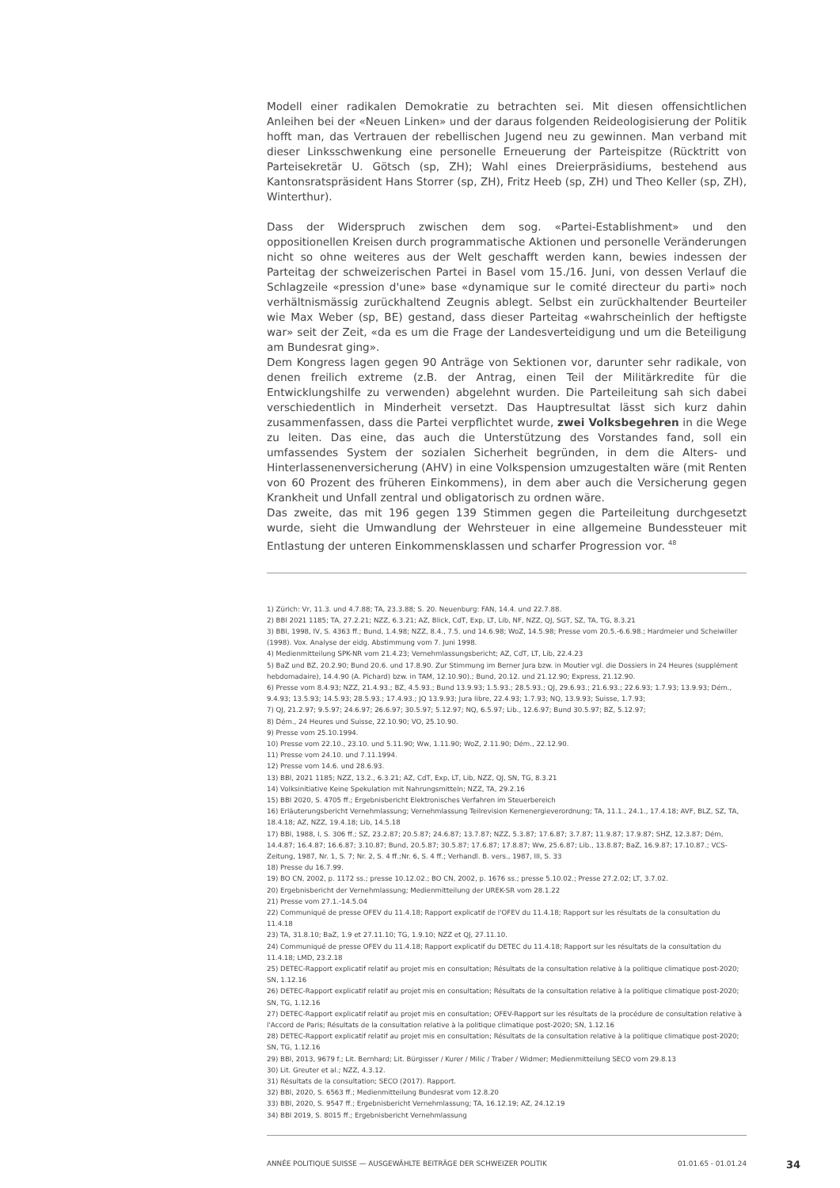Modell einer radikalen Demokratie zu betrachten sei. Mit diesen offensichtlichen Anleihen bei der «Neuen Linken» und der daraus folgenden Reideologisierung der Politik hofft man, das Vertrauen der rebellischen Jugend neu zu gewinnen. Man verband mit dieser Linksschwenkung eine personelle Erneuerung der Parteispitze (Rücktritt von Parteisekretär U. Götsch (sp, ZH); Wahl eines Dreierpräsidiums, bestehend aus Kantonsratspräsident Hans Storrer (sp, ZH), Fritz Heeb (sp, ZH) und Theo Keller (sp, ZH), Winterthur).
Dass der Widerspruch zwischen dem sog. «Partei-Establishment» und den oppositionellen Kreisen durch programmatische Aktionen und personelle Veränderungen nicht so ohne weiteres aus der Welt geschafft werden kann, bewies indessen der Parteitag der schweizerischen Partei in Basel vom 15./16. Juni, von dessen Verlauf die Schlagzeile «pression d'une» base «dynamique sur le comité directeur du parti» noch verhältnismässig zurückhaltend Zeugnis ablegt. Selbst ein zurückhaltender Beurteiler wie Max Weber (sp, BE) gestand, dass dieser Parteitag «wahrscheinlich der heftigste war» seit der Zeit, «da es um die Frage der Landesverteidigung und um die Beteiligung am Bundesrat ging».
Dem Kongress lagen gegen 90 Anträge von Sektionen vor, darunter sehr radikale, von denen freilich extreme (z.B. der Antrag, einen Teil der Militärkredite für die Entwicklungshilfe zu verwenden) abgelehnt wurden. Die Parteileitung sah sich dabei verschiedentlich in Minderheit versetzt. Das Hauptresultat lässt sich kurz dahin zusammenfassen, dass die Partei verpflichtet wurde, zwei Volksbegehren in die Wege zu leiten. Das eine, das auch die Unterstützung des Vorstandes fand, soll ein umfassendes System der sozialen Sicherheit begründen, in dem die Alters- und Hinterlassenenversicherung (AHV) in eine Volkspension umzugestalten wäre (mit Renten von 60 Prozent des früheren Einkommens), in dem aber auch die Versicherung gegen Krankheit und Unfall zentral und obligatorisch zu ordnen wäre.
Das zweite, das mit 196 gegen 139 Stimmen gegen die Parteileitung durchgesetzt wurde, sieht die Umwandlung der Wehrsteuer in eine allgemeine Bundessteuer mit Entlastung der unteren Einkommensklassen und scharfer Progression vor. <sup>48</sup>
1) Zürich: Vr, 11.3. und 4.7.88; TA, 23.3.88; S. 20. Neuenburg: FAN, 14.4. und 22.7.88.
2) BBl 2021 1185; TA, 27.2.21; NZZ, 6.3.21; AZ, Blick, CdT, Exp, LT, Lib, NF, NZZ, QJ, SGT, SZ, TA, TG, 8.3.21
3) BBl, 1998, IV, S. 4363 ff.; Bund, 1.4.98; NZZ, 8.4., 7.5. und 14.6.98; WoZ, 14.5.98; Presse vom 20.5.-6.6.98.; Hardmeier und Scheiwiller (1998). Vox. Analyse der eidg. Abstimmung vom 7. Juni 1998.
4) Medienmitteilung SPK-NR vom 21.4.23; Vernehmlassungsbericht; AZ, CdT, LT, Lib, 22.4.23
5) BaZ und BZ, 20.2.90; Bund 20.6. und 17.8.90. Zur Stimmung im Berner Jura bzw. in Moutier vgl. die Dossiers in 24 Heures (supplément hebdomadaire), 14.4.90 (A. Pichard) bzw. in TAM, 12.10.90).; Bund, 20.12. und 21.12.90; Express, 21.12.90.
6) Presse vom 8.4.93; NZZ, 21.4.93.; BZ, 4.5.93.; Bund 13.9.93; 1.5.93.; 28.5.93.; QJ, 29.6.93.; 21.6.93.; 22.6.93; 1.7.93; 13.9.93; Dém., 9.4.93; 13.5.93; 14.5.93; 28.5.93.; 17.4.93.; JQ 13.9.93; Jura libre, 22.4.93; 1.7.93; NQ, 13.9.93; Suisse, 1.7.93;
7) QJ, 21.2.97; 9.5.97; 24.6.97; 26.6.97; 30.5.97; 5.12.97; NQ, 6.5.97; Lib., 12.6.97; Bund 30.5.97; BZ, 5.12.97;
8) Dém., 24 Heures und Suisse, 22.10.90; VO, 25.10.90.
9) Presse vom 25.10.1994.
10) Presse vom 22.10., 23.10. und 5.11.90; Ww, 1.11.90; WoZ, 2.11.90; Dém., 22.12.90.
11) Presse vom 24.10. und 7.11.1994.
12) Presse vom 14.6. und 28.6.93.
13) BBl, 2021 1185; NZZ, 13.2., 6.3.21; AZ, CdT, Exp, LT, Lib, NZZ, QJ, SN, TG, 8.3.21
14) Volksinitiative Keine Spekulation mit Nahrungsmitteln; NZZ, TA, 29.2.16
15) BBl 2020, S. 4705 ff.; Ergebnisbericht Elektronisches Verfahren im Steuerbereich
16) Erläuterungsbericht Vernehmlassung; Vernehmlassung Teilrevision Kernenergieverordnung; TA, 11.1., 24.1., 17.4.18; AVF, BLZ, SZ, TA, 18.4.18; AZ, NZZ, 19.4.18; Lib, 14.5.18
17) BBl, 1988, I, S. 306 ff.; SZ, 23.2.87; 20.5.87; 24.6.87; 13.7.87; NZZ, 5.3.87; 17.6.87; 3.7.87; 11.9.87; 17.9.87; SHZ, 12.3.87; Dém, 14.4.87; 16.4.87; 16.6.87; 3.10.87; Bund, 20.5.87; 30.5.87; 17.6.87; 17.8.87; Ww, 25.6.87; Lib., 13.8.87; BaZ, 16.9.87; 17.10.87.; VCS-Zeitung, 1987, Nr. 1, S. 7; Nr. 2, S. 4 ff.;Nr. 6, S. 4 ff.; Verhandl. B. vers., 1987, III, S. 33
18) Presse du 16.7.99.
19) BO CN, 2002, p. 1172 ss.; presse 10.12.02.; BO CN, 2002, p. 1676 ss.; presse 5.10.02.; Presse 27.2.02; LT, 3.7.02.
20) Ergebnisbericht der Vernehmlassung; Medienmitteilung der UREK-SR vom 28.1.22
21) Presse vom 27.1.-14.5.04
22) Communiqué de presse OFEV du 11.4.18; Rapport explicatif de l'OFEV du 11.4.18; Rapport sur les résultats de la consultation du 11.4.18
23) TA, 31.8.10; BaZ, 1.9 et 27.11.10; TG, 1.9.10; NZZ et QJ, 27.11.10.
24) Communiqué de presse OFEV du 11.4.18; Rapport explicatif du DETEC du 11.4.18; Rapport sur les résultats de la consultation du 11.4.18; LMD, 23.2.18
25) DETEC-Rapport explicatif relatif au projet mis en consultation; Résultats de la consultation relative à la politique climatique post-2020; SN, 1.12.16
26) DETEC-Rapport explicatif relatif au projet mis en consultation; Résultats de la consultation relative à la politique climatique post-2020; SN, TG, 1.12.16
27) DETEC-Rapport explicatif relatif au projet mis en consultation; OFEV-Rapport sur les résultats de la procédure de consultation relative à l'Accord de Paris; Résultats de la consultation relative à la politique climatique post-2020; SN, 1.12.16
28) DETEC-Rapport explicatif relatif au projet mis en consultation; Résultats de la consultation relative à la politique climatique post-2020; SN, TG, 1.12.16
29) BBl, 2013, 9679 f.; Lit. Bernhard; Lit. Bürgisser / Kurer / Milic / Traber / Widmer; Medienmitteilung SECO vom 29.8.13
30) Lit. Greuter et al.; NZZ, 4.3.12.
31) Résultats de la consultation; SECO (2017). Rapport.
32) BBl, 2020, S. 6563 ff.; Medienmitteilung Bundesrat vom 12.8.20
33) BBl, 2020, S. 9547 ff.; Ergebnisbericht Vernehmlassung; TA, 16.12.19; AZ, 24.12.19
34) BBl 2019, S. 8015 ff.; Ergebnisbericht Vernehmlassung
ANNÉE POLITIQUE SUISSE — AUSGEWÄHLTE BEITRÄGE DER SCHWEIZER POLITIK 01.01.65 - 01.01.24
34